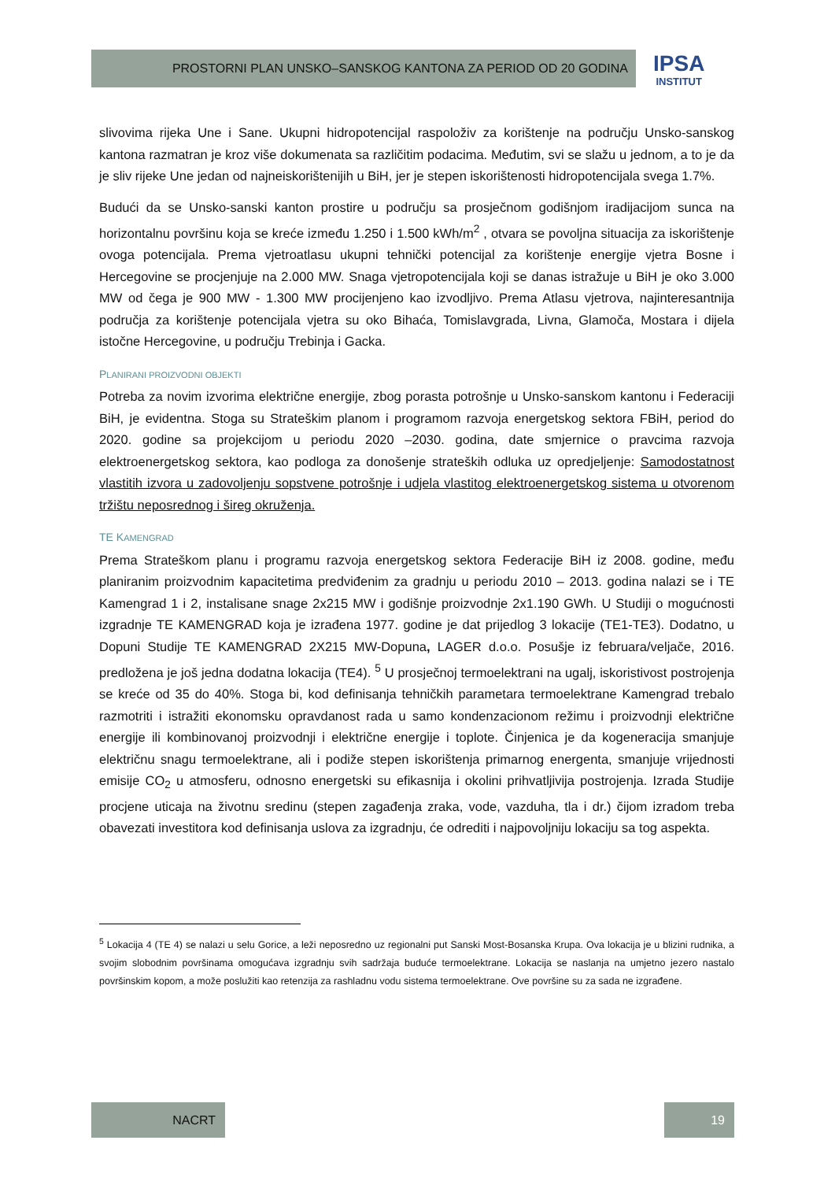PROSTORNI PLAN UNSKO–SANSKOG KANTONA ZA PERIOD OD 20 GODINA
IPSA
INSTITUT
slivovima rijeka Une i Sane. Ukupni hidropotencijal raspoloživ za korištenje na području Unsko-sanskog kantona razmatran je kroz više dokumenata sa različitim podacima. Međutim, svi se slažu u jednom, a to je da je sliv rijeke Une jedan od najneiskorištenijih u BiH, jer je stepen iskorištenosti hidropotencijala svega 1.7%.
Budući da se Unsko-sanski kanton prostire u području sa prosječnom godišnjom iradijacijom sunca na horizontalnu površinu koja se kreće između 1.250 i 1.500 kWh/m<sup>2</sup> , otvara se povoljna situacija za iskorištenje ovoga potencijala. Prema vjetroatlasu ukupni tehnički potencijal za korištenje energije vjetra Bosne i Hercegovine se procjenjuje na 2.000 MW. Snaga vjetropotencijala koji se danas istražuje u BiH je oko 3.000 MW od čega je 900 MW - 1.300 MW procijenjeno kao izvodljivo. Prema Atlasu vjetrova, najinteresantnija područja za korištenje potencijala vjetra su oko Bihaća, Tomislavgrada, Livna, Glamoča, Mostara i dijela istočne Hercegovine, u području Trebinja i Gacka.
PLANIRANI PROIZVODNI OBJEKTI
Potreba za novim izvorima električne energije, zbog porasta potrošnje u Unsko-sanskom kantonu i Federaciji BiH, je evidentna. Stoga su Strateškim planom i programom razvoja energetskog sektora FBiH, period do 2020. godine sa projekcijom u periodu 2020 –2030. godina, date smjernice o pravcima razvoja elektroenergetskog sektora, kao podloga za donošenje strateških odluka uz opredjeljenje: Samodostatnost vlastitih izvora u zadovoljenju sopstvene potrošnje i udjela vlastitog elektroenergetskog sistema u otvorenom tržištu neposrednog i šireg okruženja.
TE KAMENGRAD
Prema Strateškom planu i programu razvoja energetskog sektora Federacije BiH iz 2008. godine, među planiranim proizvodnim kapacitetima predviđenim za gradnju u periodu 2010 – 2013. godina nalazi se i TE Kamengrad 1 i 2, instalisane snage 2x215 MW i godišnje proizvodnje 2x1.190 GWh. U Studiji o mogućnosti izgradnje TE KAMENGRAD koja je izrađena 1977. godine je dat prijedlog 3 lokacije (TE1-TE3). Dodatno, u Dopuni Studije TE KAMENGRAD 2X215 MW-Dopuna, LAGER d.o.o. Posušje iz februara/veljače, 2016. predložena je još jedna dodatna lokacija (TE4). <sup>5</sup> U prosječnoj termoelektrani na ugalj, iskoristivost postrojenja se kreće od 35 do 40%. Stoga bi, kod definisanja tehničkih parametara termoelektrane Kamengrad trebalo razmotriti i istražiti ekonomsku opravdanost rada u samo kondenzacionom režimu i proizvodnji električne energije ili kombinovanoj proizvodnji i električne energije i toplote. Činjenica je da kogeneracija smanjuje električnu snagu termoelektrane, ali i podiže stepen iskorištenja primarnog energenta, smanjuje vrijednosti emisije CO<sub>2</sub> u atmosferu, odnosno energetski su efikasnija i okolini prihvatljivija postrojenja. Izrada Studije procjene uticaja na životnu sredinu (stepen zagađenja zraka, vode, vazduha, tla i dr.) čijom izradom treba obavezati investitora kod definisanja uslova za izgradnju, će odrediti i najpovoljniju lokaciju sa tog aspekta.
<sup>5</sup> Lokacija 4 (TE 4) se nalazi u selu Gorice, a leži neposredno uz regionalni put Sanski Most-Bosanska Krupa. Ova lokacija je u blizini rudnika, a svojim slobodnim površinama omogućava izgradnju svih sadržaja buduće termoelektrane. Lokacija se naslanja na umjetno jezero nastalo površinskim kopom, a može poslužiti kao retenzija za rashladnu vodu sistema termoelektrane. Ove površine su za sada ne izgrađene.
NACRT 19